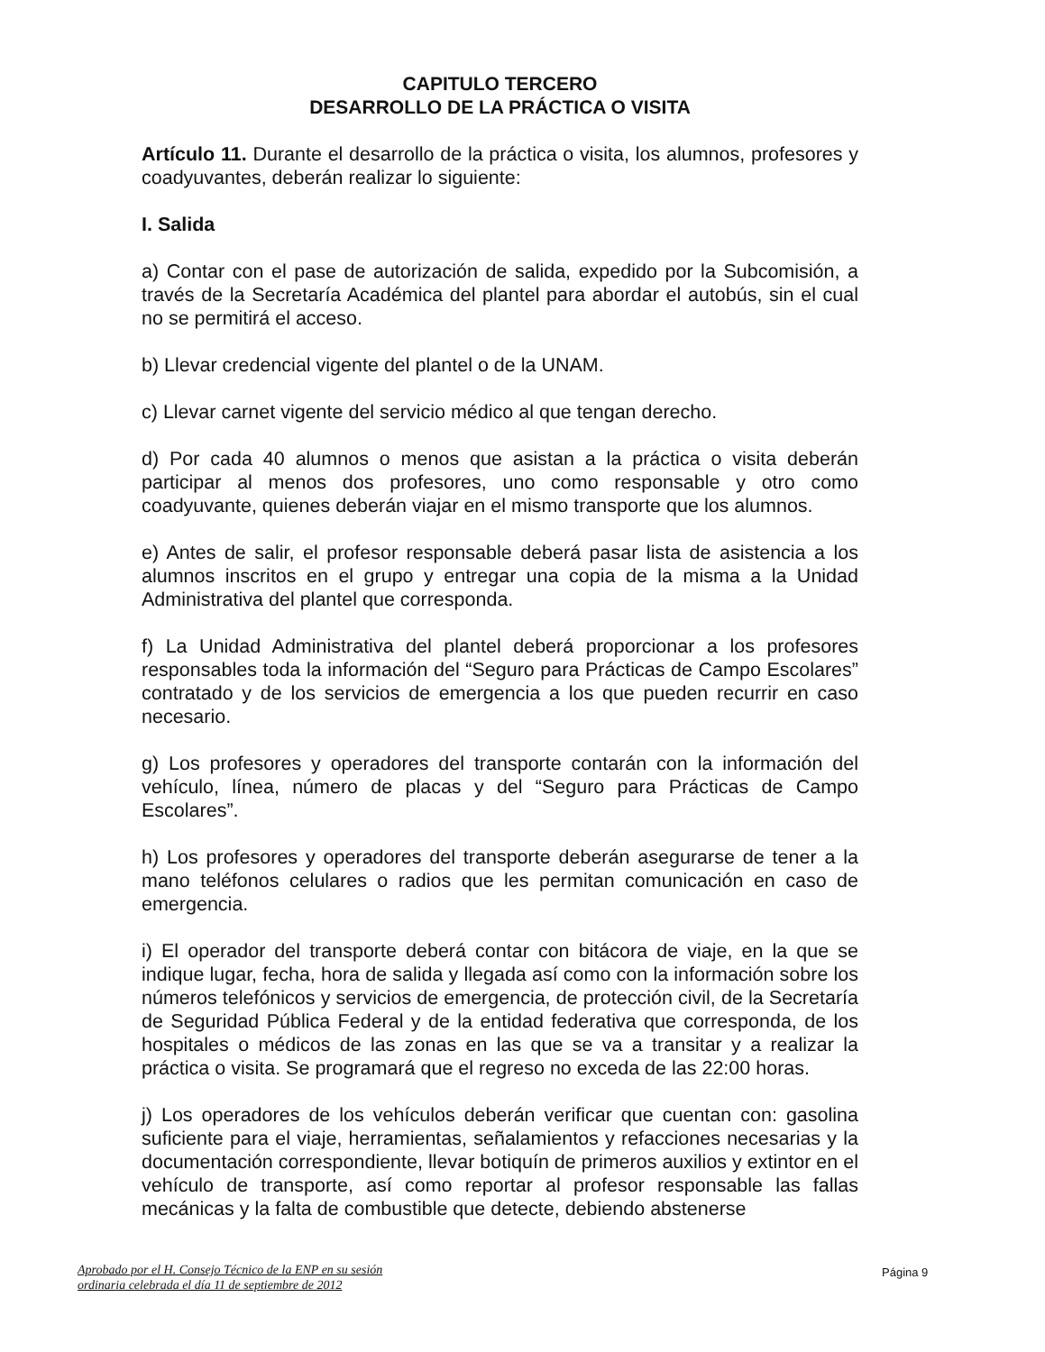CAPITULO TERCERO
DESARROLLO DE LA PRÁCTICA O VISITA
Artículo 11. Durante el desarrollo de la práctica o visita, los alumnos, profesores y coadyuvantes, deberán realizar lo siguiente:
I. Salida
a) Contar con el pase de autorización de salida, expedido por la Subcomisión, a través de la Secretaría Académica del plantel para abordar el autobús, sin el cual no se permitirá el acceso.
b) Llevar credencial vigente del plantel o de la UNAM.
c) Llevar carnet vigente del servicio médico al que tengan derecho.
d) Por cada 40 alumnos o menos que asistan a la práctica o visita deberán participar al menos dos profesores, uno como responsable y otro como coadyuvante, quienes deberán viajar en el mismo transporte que los alumnos.
e) Antes de salir, el profesor responsable deberá pasar lista de asistencia a los alumnos inscritos en el grupo y entregar una copia de la misma a la Unidad Administrativa del plantel que corresponda.
f) La Unidad Administrativa del plantel deberá proporcionar a los profesores responsables toda la información del “Seguro para Prácticas de Campo Escolares” contratado y de los servicios de emergencia a los que pueden recurrir en caso necesario.
g) Los profesores y operadores del transporte contarán con la información del vehículo, línea, número de placas y del “Seguro para Prácticas de Campo Escolares”.
h) Los profesores y operadores del transporte deberán asegurarse de tener a la mano teléfonos celulares o radios que les permitan comunicación en caso de emergencia.
i) El operador del transporte deberá contar con bitácora de viaje, en la que se indique lugar, fecha, hora de salida y llegada así como con la información sobre los números telefónicos y servicios de emergencia, de protección civil, de la Secretaría de Seguridad Pública Federal y de la entidad federativa que corresponda, de los hospitales o médicos de las zonas en las que se va a transitar y a realizar la práctica o visita. Se programará que el regreso no exceda de las 22:00 horas.
j) Los operadores de los vehículos deberán verificar que cuentan con: gasolina suficiente para el viaje, herramientas, señalamientos y refacciones necesarias y la documentación correspondiente, llevar botiquín de primeros auxilios y extintor en el vehículo de transporte, así como reportar al profesor responsable las fallas mecánicas y la falta de combustible que detecte, debiendo abstenerse
Aprobado por el H. Consejo Técnico de la ENP en su sesión
ordinaria celebrada el día 11 de septiembre de 2012
Página 9